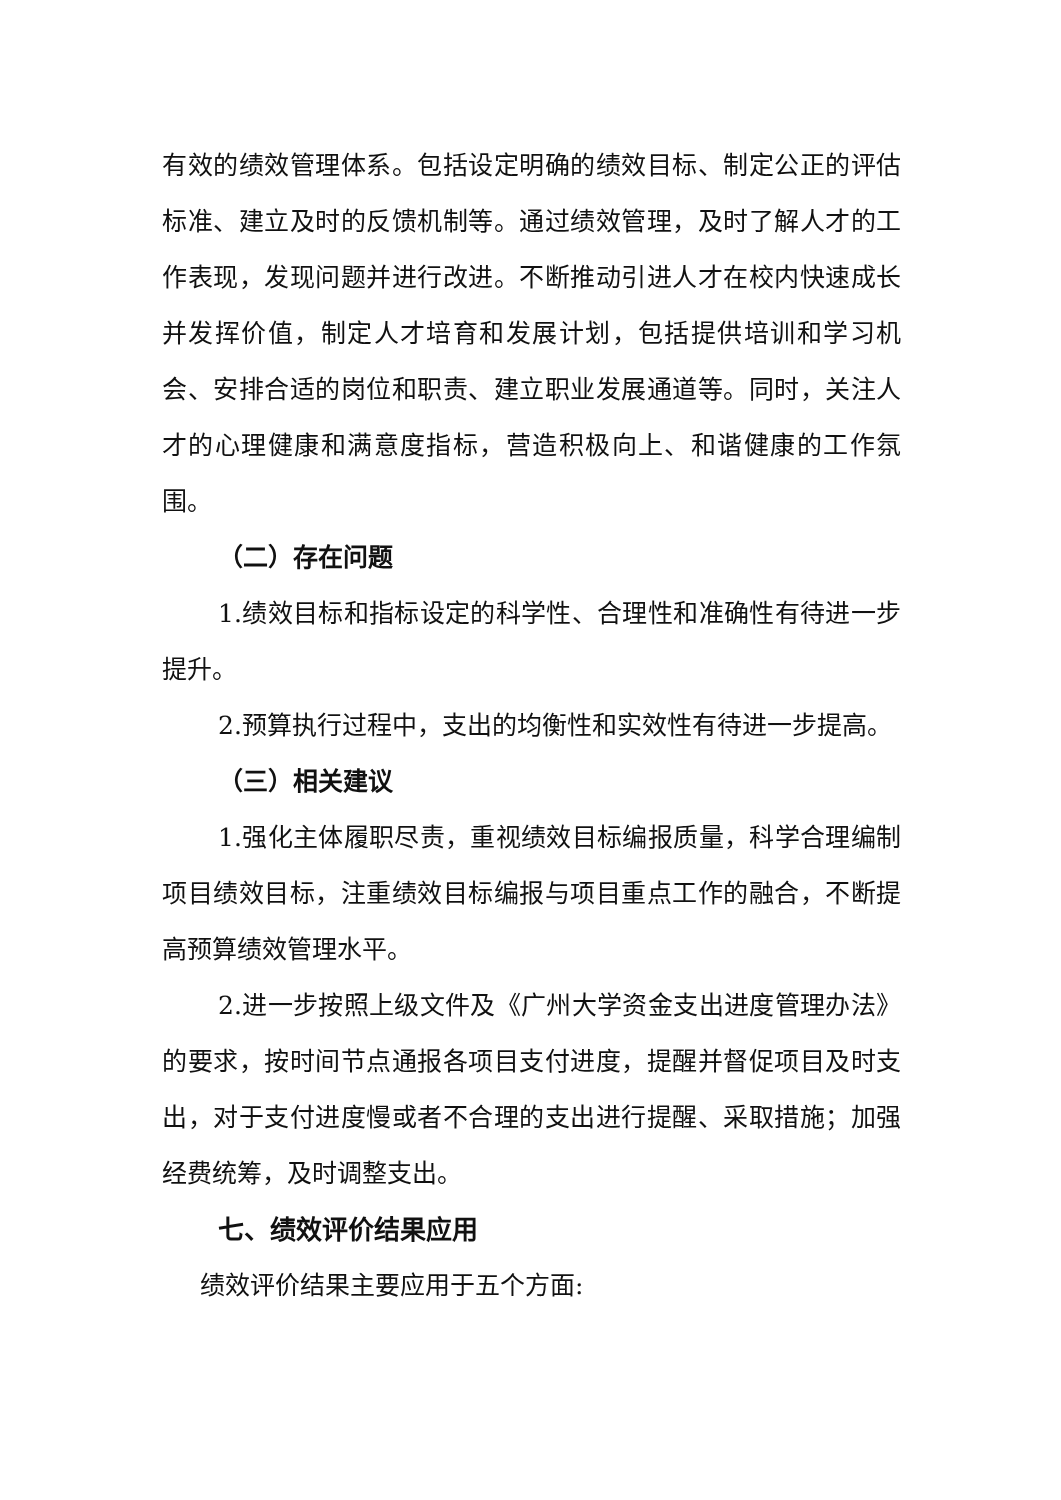有效的绩效管理体系。包括设定明确的绩效目标、制定公正的评估标准、建立及时的反馈机制等。通过绩效管理，及时了解人才的工作表现，发现问题并进行改进。不断推动引进人才在校内快速成长并发挥价值，制定人才培育和发展计划，包括提供培训和学习机会、安排合适的岗位和职责、建立职业发展通道等。同时，关注人才的心理健康和满意度指标，营造积极向上、和谐健康的工作氛围。
（二）存在问题
1.绩效目标和指标设定的科学性、合理性和准确性有待进一步提升。
2.预算执行过程中，支出的均衡性和实效性有待进一步提高。
（三）相关建议
1.强化主体履职尽责，重视绩效目标编报质量，科学合理编制项目绩效目标，注重绩效目标编报与项目重点工作的融合，不断提高预算绩效管理水平。
2.进一步按照上级文件及《广州大学资金支出进度管理办法》的要求，按时间节点通报各项目支付进度，提醒并督促项目及时支出，对于支付进度慢或者不合理的支出进行提醒、采取措施；加强经费统筹，及时调整支出。
七、绩效评价结果应用
绩效评价结果主要应用于五个方面: